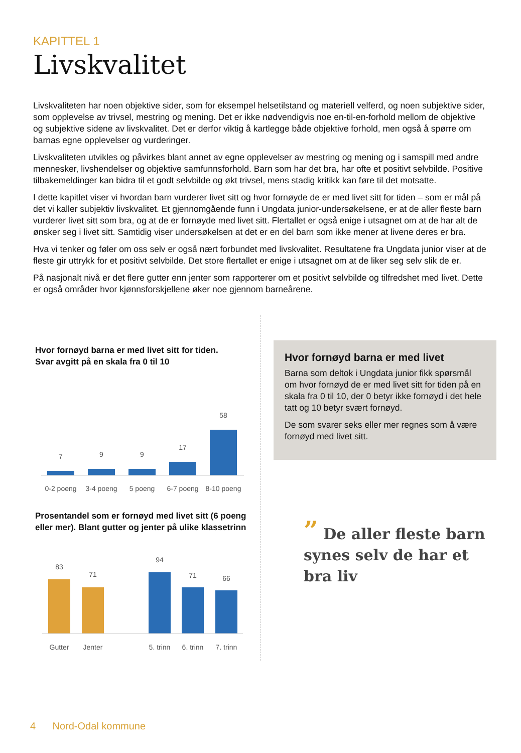KAPITTEL 1
Livskvalitet
Livskvaliteten har noen objektive sider, som for eksempel helsetilstand og materiell velferd, og noen subjektive sider, som opplevelse av trivsel, mestring og mening. Det er ikke nødvendigvis noe en-til-en-forhold mellom de objektive og subjektive sidene av livskvalitet. Det er derfor viktig å kartlegge både objektive forhold, men også å spørre om barnas egne opplevelser og vurderinger.
Livskvaliteten utvikles og påvirkes blant annet av egne opplevelser av mestring og mening og i samspill med andre mennesker, livshendelser og objektive samfunnsforhold. Barn som har det bra, har ofte et positivt selvbilde. Positive tilbakemeldinger kan bidra til et godt selvbilde og økt trivsel, mens stadig kritikk kan føre til det motsatte.
I dette kapitlet viser vi hvordan barn vurderer livet sitt og hvor fornøyde de er med livet sitt for tiden – som er mål på det vi kaller subjektiv livskvalitet. Et gjennomgående funn i Ungdata junior-undersøkelsene, er at de aller fleste barn vurderer livet sitt som bra, og at de er fornøyde med livet sitt. Flertallet er også enige i utsagnet om at de har alt de ønsker seg i livet sitt. Samtidig viser undersøkelsen at det er en del barn som ikke mener at livene deres er bra.
Hva vi tenker og føler om oss selv er også nært forbundet med livskvalitet. Resultatene fra Ungdata junior viser at de fleste gir uttrykk for et positivt selvbilde. Det store flertallet er enige i utsagnet om at de liker seg selv slik de er.
På nasjonalt nivå er det flere gutter enn jenter som rapporterer om et positivt selvbilde og tilfredshet med livet. Dette er også områder hvor kjønnsforskjellene øker noe gjennom barneårene.
Hvor fornøyd barna er med livet sitt for tiden.
Svar avgitt på en skala fra 0 til 10
7
9
9
17
58
0-2 poeng
3-4 poeng
5 poeng
6-7 poeng
8-10 poeng
Prosentandel som er fornøyd med livet sitt (6 poeng eller mer). Blant gutter og jenter på ulike klassetrinn
83
71
94
71
66
Gutter
Jenter
5. trinn
6. trinn
7. trinn
Hvor fornøyd barna er med livet
Barna som deltok i Ungdata junior fikk spørsmål om hvor fornøyd de er med livet sitt for tiden på en skala fra 0 til 10, der 0 betyr ikke fornøyd i det hele tatt og 10 betyr svært fornøyd.
De som svarer seks eller mer regnes som å være fornøyd med livet sitt.
” De aller fleste barn synes selv de har et bra liv
4 Nord-Odal kommune